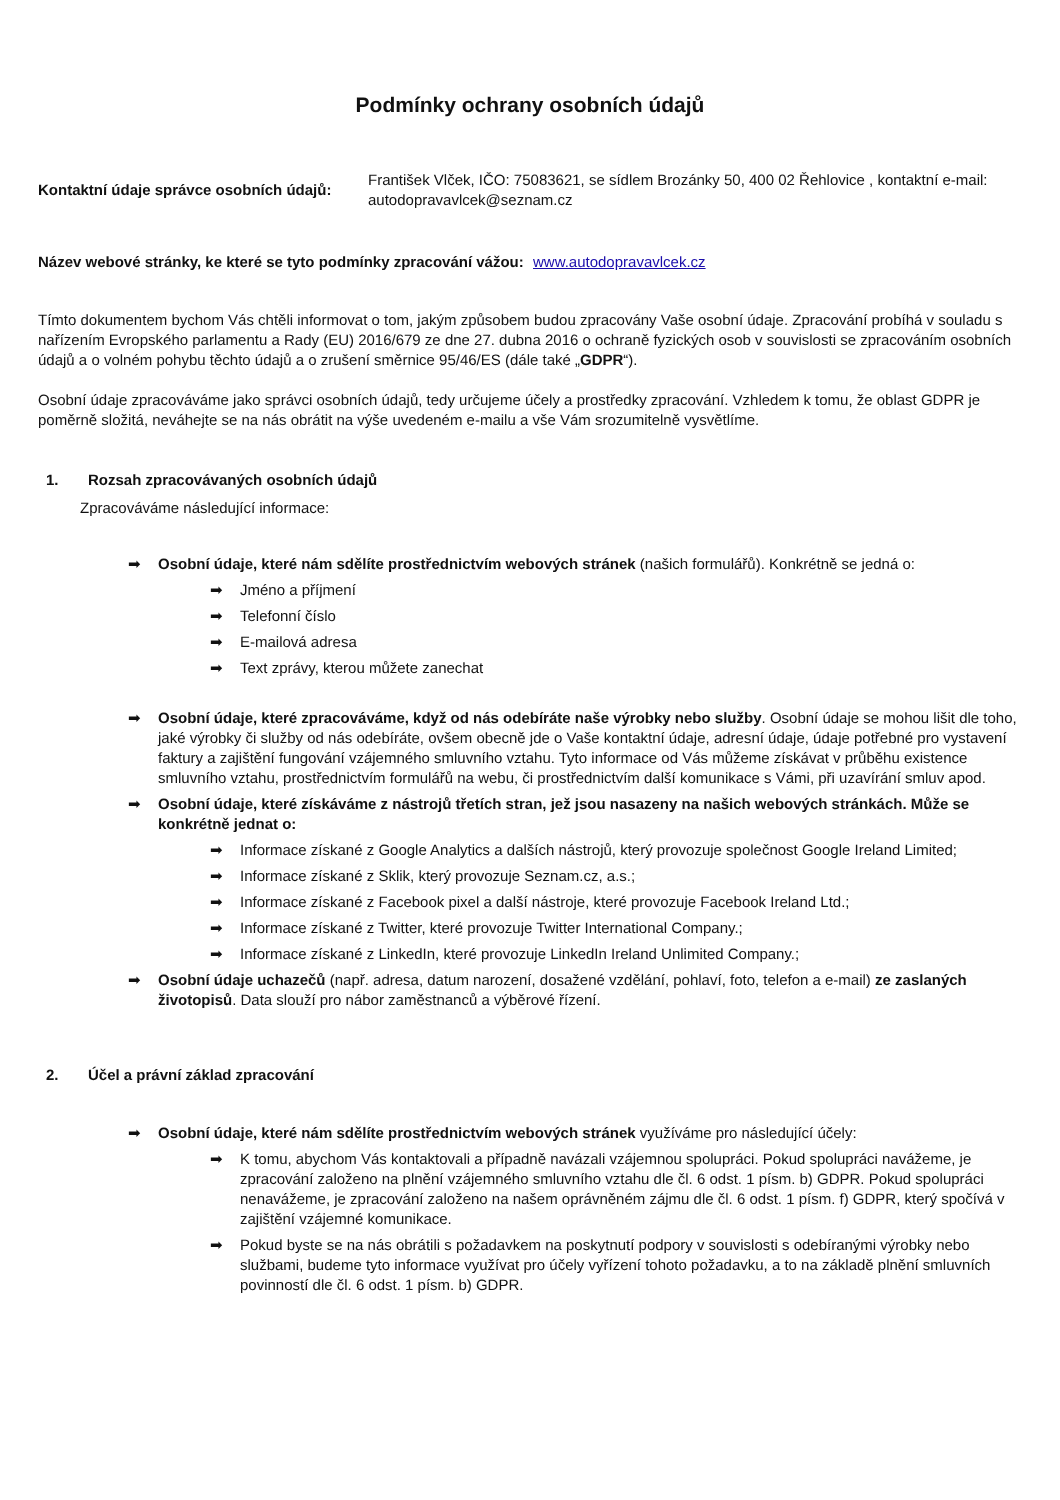Podmínky ochrany osobních údajů
Kontaktní údaje správce osobních údajů:
František Vlček, IČO: 75083621, se sídlem Brozánky 50, 400 02 Řehlovice , kontaktní e-mail: autodopravavlcek@seznam.cz
Název webové stránky, ke které se tyto podmínky zpracování vážou: www.autodopravavlcek.cz
Tímto dokumentem bychom Vás chtěli informovat o tom, jakým způsobem budou zpracovány Vaše osobní údaje. Zpracování probíhá v souladu s nařízením Evropského parlamentu a Rady (EU) 2016/679 ze dne 27. dubna 2016 o ochraně fyzických osob v souvislosti se zpracováním osobních údajů a o volném pohybu těchto údajů a o zrušení směrnice 95/46/ES (dále také „GDPR“).
Osobní údaje zpracováváme jako správci osobních údajů, tedy určujeme účely a prostředky zpracování. Vzhledem k tomu, že oblast GDPR je poměrně složitá, neváhejte se na nás obrátit na výše uvedeném e-mailu a vše Vám srozumitelně vysvětlíme.
1. Rozsah zpracovávaných osobních údajů
Zpracováváme následující informace:
➡ Osobní údaje, které nám sdělíte prostřednictvím webových stránek (našich formulářů). Konkrétně se jedná o:
➡ Jméno a příjmení
➡ Telefonní číslo
➡ E-mailová adresa
➡ Text zprávy, kterou můžete zanechat
➡ Osobní údaje, které zpracováváme, když od nás odebíráte naše výrobky nebo služby. Osobní údaje se mohou lišit dle toho, jaké výrobky či služby od nás odebíráte, ovšem obecně jde o Vaše kontaktní údaje, adresní údaje, údaje potřebné pro vystavení faktury a zajištění fungování vzájemného smluvního vztahu. Tyto informace od Vás můžeme získávat v průběhu existence smluvního vztahu, prostřednictvím formulářů na webu, či prostřednictvím další komunikace s Vámi, při uzavírání smluv apod.
➡ Osobní údaje, které získáváme z nástrojů třetích stran, jež jsou nasazeny na našich webových stránkách. Může se konkrétně jednat o:
➡ Informace získané z Google Analytics a dalších nástrojů, který provozuje společnost Google Ireland Limited;
➡ Informace získané z Sklik, který provozuje Seznam.cz, a.s.;
➡ Informace získané z Facebook pixel a další nástroje, které provozuje Facebook Ireland Ltd.;
➡ Informace získané z Twitter, které provozuje Twitter International Company.;
➡ Informace získané z LinkedIn, které provozuje LinkedIn Ireland Unlimited Company.;
➡ Osobní údaje uchazečů (např. adresa, datum narození, dosažené vzdělání, pohlaví, foto, telefon a e-mail) ze zaslaných životopisů. Data slouží pro nábor zaměstnanců a výběrové řízení.
2. Účel a právní základ zpracování
➡ Osobní údaje, které nám sdělíte prostřednictvím webových stránek využíváme pro následující účely:
➡ K tomu, abychom Vás kontaktovali a případně navázali vzájemnou spolupráci. Pokud spolupráci navážeme, je zpracování založeno na plnění vzájemného smluvního vztahu dle čl. 6 odst. 1 písm. b) GDPR. Pokud spolupráci nenavážeme, je zpracování založeno na našem oprávněném zájmu dle čl. 6 odst. 1 písm. f) GDPR, který spočívá v zajištění vzájemné komunikace.
➡ Pokud byste se na nás obrátili s požadavkem na poskytnutí podpory v souvislosti s odebíranými výrobky nebo službami, budeme tyto informace využívat pro účely vyřízení tohoto požadavku, a to na základě plnění smluvních povinností dle čl. 6 odst. 1 písm. b) GDPR.